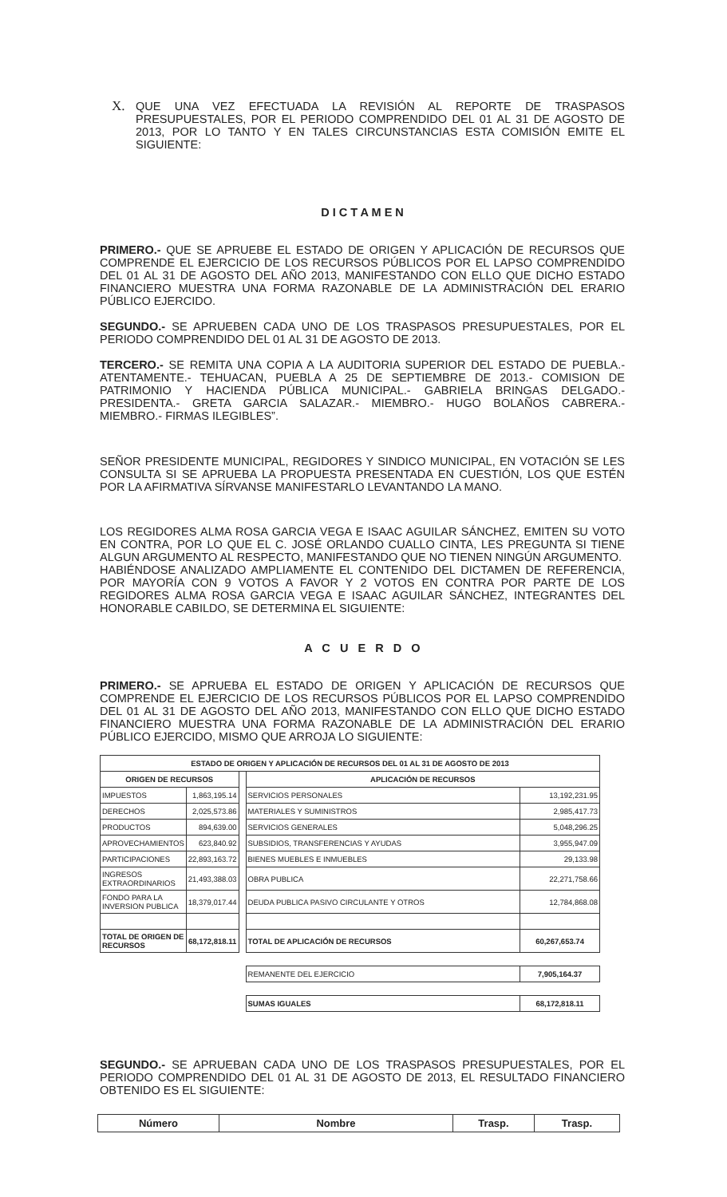X.
QUE UNA VEZ EFECTUADA LA REVISIÓN AL REPORTE DE TRASPASOS PRESUPUESTALES, POR EL PERIODO COMPRENDIDO DEL 01 AL 31 DE AGOSTO DE 2013, POR LO TANTO Y EN TALES CIRCUNSTANCIAS ESTA COMISIÓN EMITE EL SIGUIENTE:
D I C T A M E N
PRIMERO.- QUE SE APRUEBE EL ESTADO DE ORIGEN Y APLICACIÓN DE RECURSOS QUE COMPRENDE EL EJERCICIO DE LOS RECURSOS PÚBLICOS POR EL LAPSO COMPRENDIDO DEL 01 AL 31 DE AGOSTO DEL AÑO 2013, MANIFESTANDO CON ELLO QUE DICHO ESTADO FINANCIERO MUESTRA UNA FORMA RAZONABLE DE LA ADMINISTRACIÓN DEL ERARIO PÚBLICO EJERCIDO.
SEGUNDO.- SE APRUEBEN CADA UNO DE LOS TRASPASOS PRESUPUESTALES, POR EL PERIODO COMPRENDIDO DEL 01 AL 31 DE AGOSTO DE 2013.
TERCERO.- SE REMITA UNA COPIA A LA AUDITORIA SUPERIOR DEL ESTADO DE PUEBLA.- ATENTAMENTE.- TEHUACAN, PUEBLA A 25 DE SEPTIEMBRE DE 2013.- COMISION DE PATRIMONIO Y HACIENDA PÚBLICA MUNICIPAL.- GABRIELA BRINGAS DELGADO.- PRESIDENTA.- GRETA GARCIA SALAZAR.- MIEMBRO.- HUGO BOLAÑOS CABRERA.- MIEMBRO.- FIRMAS ILEGIBLES”.
SEÑOR PRESIDENTE MUNICIPAL, REGIDORES Y SINDICO MUNICIPAL, EN VOTACIÓN SE LES CONSULTA SI SE APRUEBA LA PROPUESTA PRESENTADA EN CUESTIÓN, LOS QUE ESTÉN POR LA AFIRMATIVA SÍRVANSE MANIFESTARLO LEVANTANDO LA MANO.
LOS REGIDORES ALMA ROSA GARCIA VEGA E ISAAC AGUILAR SÁNCHEZ, EMITEN SU VOTO EN CONTRA, POR LO QUE EL C. JOSÉ ORLANDO CUALLO CINTA, LES PREGUNTA SI TIENE ALGUN ARGUMENTO AL RESPECTO, MANIFESTANDO QUE NO TIENEN NINGÚN ARGUMENTO.
HABIÉNDOSE ANALIZADO AMPLIAMENTE EL CONTENIDO DEL DICTAMEN DE REFERENCIA, POR MAYORÍA CON 9 VOTOS A FAVOR Y 2 VOTOS EN CONTRA POR PARTE DE LOS REGIDORES ALMA ROSA GARCIA VEGA E ISAAC AGUILAR SÁNCHEZ, INTEGRANTES DEL HONORABLE CABILDO, SE DETERMINA EL SIGUIENTE:
A C U E R D O
PRIMERO.- SE APRUEBA EL ESTADO DE ORIGEN Y APLICACIÓN DE RECURSOS QUE COMPRENDE EL EJERCICIO DE LOS RECURSOS PÚBLICOS POR EL LAPSO COMPRENDIDO DEL 01 AL 31 DE AGOSTO DEL AÑO 2013, MANIFESTANDO CON ELLO QUE DICHO ESTADO FINANCIERO MUESTRA UNA FORMA RAZONABLE DE LA ADMINISTRACIÓN DEL ERARIO PÚBLICO EJERCIDO, MISMO QUE ARROJA LO SIGUIENTE:
| ESTADO DE ORIGEN Y APLICACIÓN DE RECURSOS DEL 01 AL 31 DE AGOSTO DE 2013 | | | | |
| --- | --- | --- | --- | --- |
| ORIGEN DE RECURSOS | | | APLICACIÓN DE RECURSOS | |
| IMPUESTOS | 1,863,195.14 | | SERVICIOS PERSONALES | 13,192,231.95 |
| DERECHOS | 2,025,573.86 | | MATERIALES Y SUMINISTROS | 2,985,417.73 |
| PRODUCTOS | 894,639.00 | | SERVICIOS GENERALES | 5,048,296.25 |
| APROVECHAMIENTOS | 623,840.92 | | SUBSIDIOS, TRANSFERENCIAS Y AYUDAS | 3,955,947.09 |
| PARTICIPACIONES | 22,893,163.72 | | BIENES MUEBLES E INMUEBLES | 29,133.98 |
| INGRESOS EXTRAORDINARIOS | 21,493,388.03 | | OBRA PUBLICA | 22,271,758.66 |
| FONDO PARA LA INVERSION PUBLICA | 18,379,017.44 | | DEUDA PUBLICA PASIVO CIRCULANTE Y OTROS | 12,784,868.08 |
| TOTAL DE ORIGEN DE RECURSOS | 68,172,818.11 | | TOTAL DE APLICACIÓN DE RECURSOS | 60,267,653.74 |
| | | | REMANENTE DEL EJERCICIO | 7,905,164.37 |
| | | | SUMAS IGUALES | 68,172,818.11 |
SEGUNDO.- SE APRUEBAN CADA UNO DE LOS TRASPASOS PRESUPUESTALES, POR EL PERIODO COMPRENDIDO DEL 01 AL 31 DE AGOSTO DE 2013, EL RESULTADO FINANCIERO OBTENIDO ES EL SIGUIENTE:
| Número | Nombre | Trasp. | Trasp. |
| --- | --- | --- | --- |